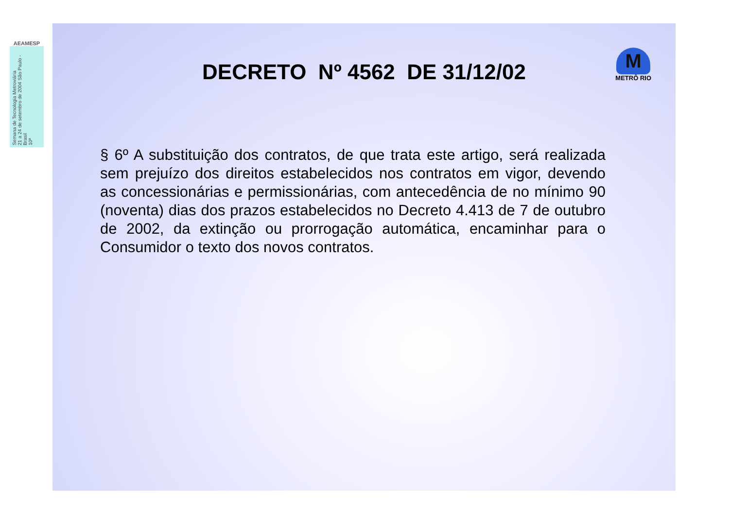AEAMESP
Semana de Tecnologia Metroviária
21 a 24 de setembro de 2004 São Paulo - Brasil
10ª
DECRETO Nº 4562 DE 31/12/02
M
METRÔ RIO
§ 6º A substituição dos contratos, de que trata este artigo, será realizada sem prejuízo dos direitos estabelecidos nos contratos em vigor, devendo as concessionárias e permissionárias, com antecedência de no mínimo 90 (noventa) dias dos prazos estabelecidos no Decreto 4.413 de 7 de outubro de 2002, da extinção ou prorrogação automática, encaminhar para o Consumidor o texto dos novos contratos.